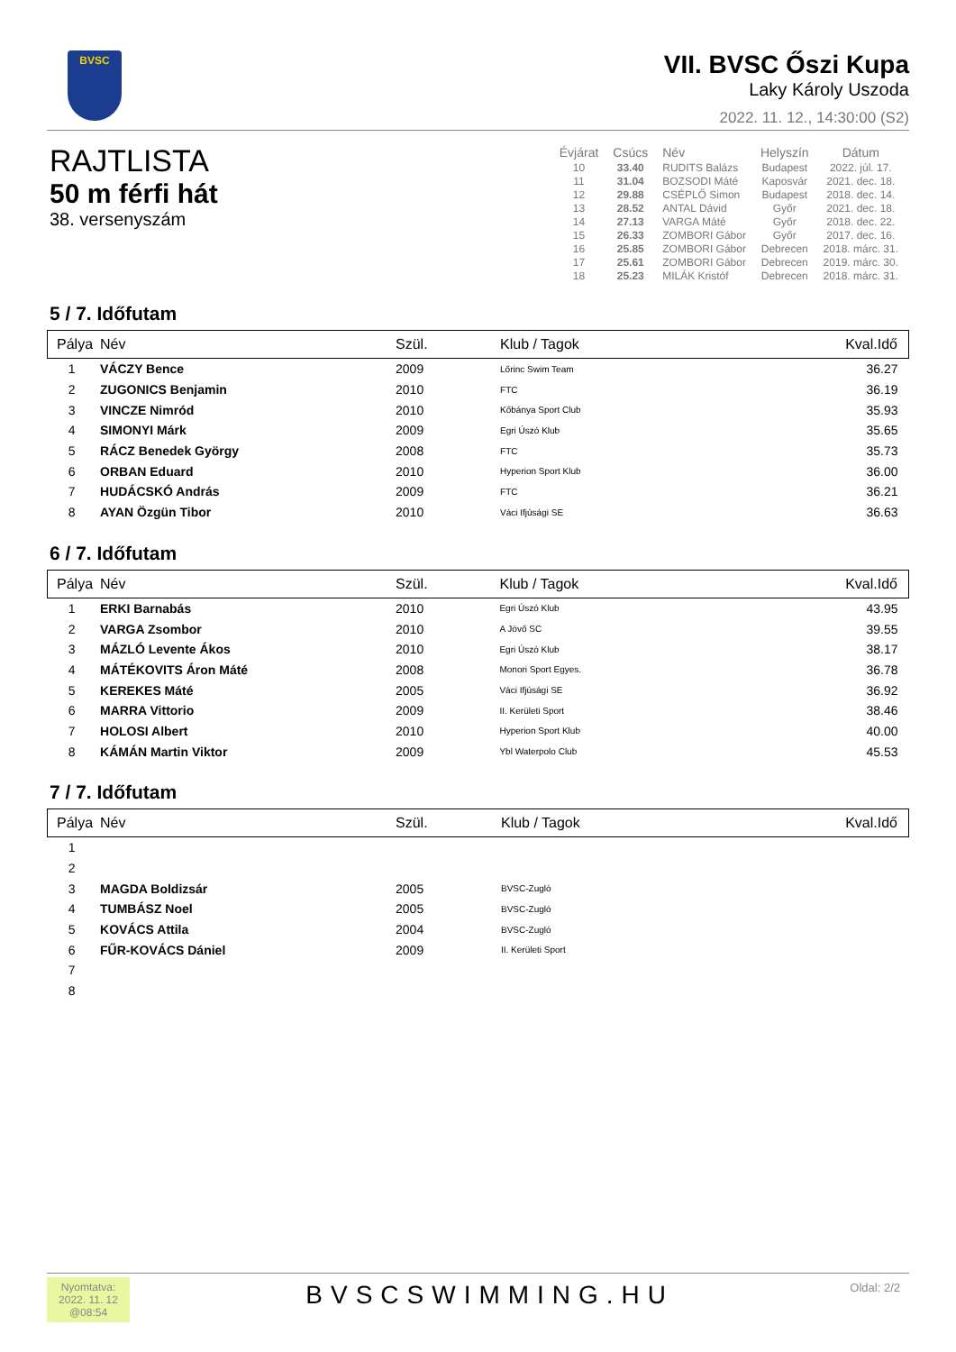BVSC
VII. BVSC Őszi Kupa
Laky Károly Uszoda
2022. 11. 12., 14:30:00 (S2)
RAJTLISTA
50 m férfi hát
38. versenyszám
| Évjárat | Csúcs | Név | Helyszín | Dátum |
| --- | --- | --- | --- | --- |
| 10 | 33.40 | RUDITS Balázs | Budapest | 2022. júl. 17. |
| 11 | 31.04 | BOZSODI Máté | Kaposvár | 2021. dec. 18. |
| 12 | 29.88 | CSÉPLŐ Simon | Budapest | 2018. dec. 14. |
| 13 | 28.52 | ANTAL Dávid | Győr | 2021. dec. 18. |
| 14 | 27.13 | VARGA Máté | Győr | 2018. dec. 22. |
| 15 | 26.33 | ZOMBORI Gábor | Győr | 2017. dec. 16. |
| 16 | 25.85 | ZOMBORI Gábor | Debrecen | 2018. márc. 31. |
| 17 | 25.61 | ZOMBORI Gábor | Debrecen | 2019. márc. 30. |
| 18 | 25.23 | MILÁK Kristóf | Debrecen | 2018. márc. 31. |
5 / 7. Időfutam
| Pálya | Név | Szül. | Klub / Tagok | Kval.Idő |
| --- | --- | --- | --- | --- |
| 1 | VÁCZY Bence | 2009 | Lőrinc Swim Team | 36.27 |
| 2 | ZUGONICS Benjamin | 2010 | FTC | 36.19 |
| 3 | VINCZE Nimród | 2010 | Kőbánya Sport Club | 35.93 |
| 4 | SIMONYI Márk | 2009 | Egri Úszó Klub | 35.65 |
| 5 | RÁCZ Benedek György | 2008 | FTC | 35.73 |
| 6 | ORBAN Eduard | 2010 | Hyperion Sport Klub | 36.00 |
| 7 | HUDÁCSKÓ András | 2009 | FTC | 36.21 |
| 8 | AYAN Özgün Tibor | 2010 | Váci Ifjúsági SE | 36.63 |
6 / 7. Időfutam
| Pálya | Név | Szül. | Klub / Tagok | Kval.Idő |
| --- | --- | --- | --- | --- |
| 1 | ERKI Barnabás | 2010 | Egri Úszó Klub | 43.95 |
| 2 | VARGA Zsombor | 2010 | A Jövő SC | 39.55 |
| 3 | MÁZLÓ Levente Ákos | 2010 | Egri Úszó Klub | 38.17 |
| 4 | MÁTÉKOVITS Áron Máté | 2008 | Monori Sport Egyes. | 36.78 |
| 5 | KEREKES Máté | 2005 | Váci Ifjúsági SE | 36.92 |
| 6 | MARRA Vittorio | 2009 | II. Kerületi Sport | 38.46 |
| 7 | HOLOSI Albert | 2010 | Hyperion Sport Klub | 40.00 |
| 8 | KÁMÁN Martin Viktor | 2009 | Ybl Waterpolo Club | 45.53 |
7 / 7. Időfutam
| Pálya | Név | Szül. | Klub / Tagok | Kval.Idő |
| --- | --- | --- | --- | --- |
| 1 | | | | |
| 2 | | | | |
| 3 | MAGDA Boldizsár | 2005 | BVSC-Zugló | |
| 4 | TUMBÁSZ Noel | 2005 | BVSC-Zugló | |
| 5 | KOVÁCS Attila | 2004 | BVSC-Zugló | |
| 6 | FŰR-KOVÁCS Dániel | 2009 | II. Kerületi Sport | |
| 7 | | | | |
| 8 | | | | |
Nyomtatva:
2022. 11. 12
@08:54
BVSCSWIMMING.HU
Oldal: 2/2